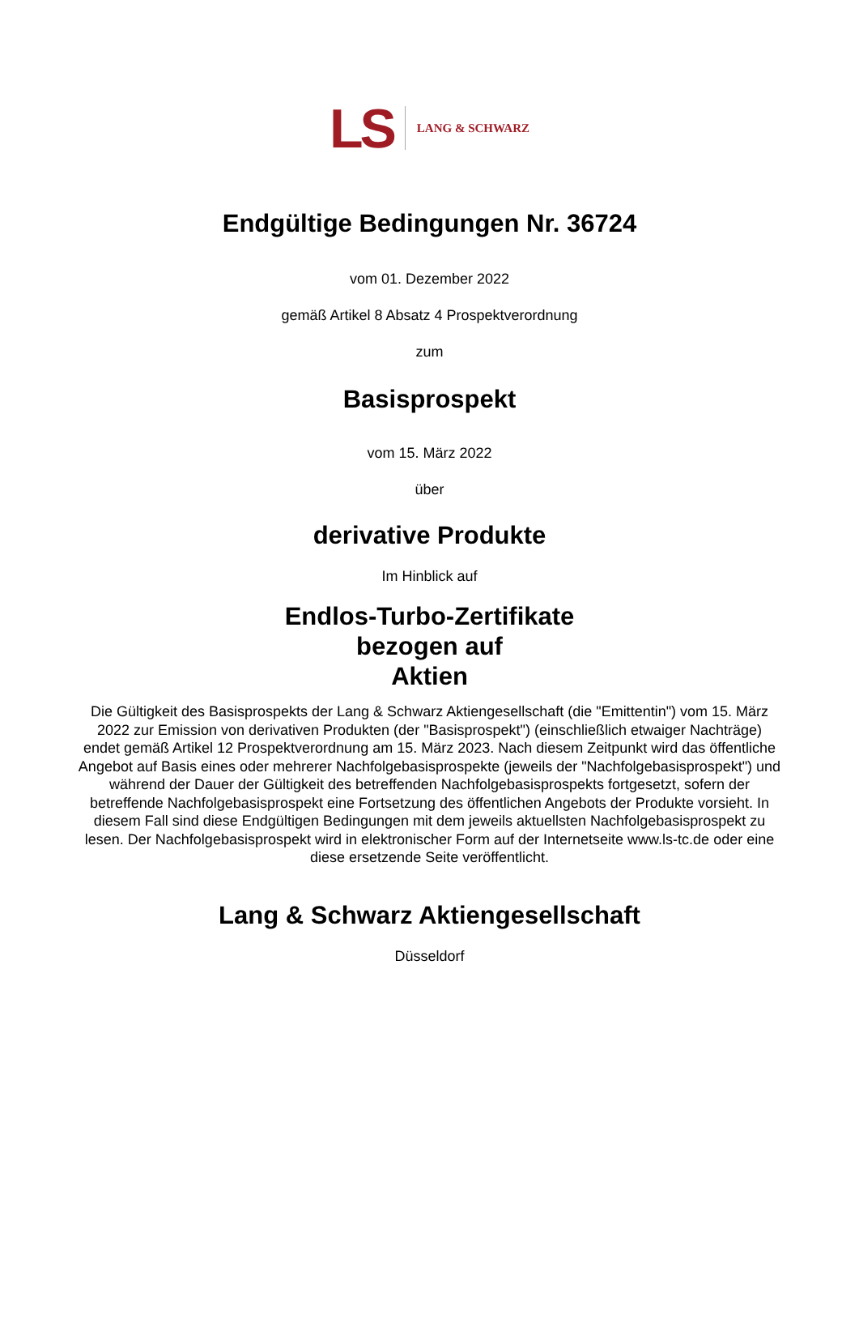LS
LANG & SCHWARZ
Endgültige Bedingungen Nr. 36724
vom 01. Dezember 2022
gemäß Artikel 8 Absatz 4 Prospektverordnung
zum
Basisprospekt
vom 15. März 2022
über
derivative Produkte
Im Hinblick auf
Endlos-Turbo-Zertifikate
bezogen auf
Aktien
Die Gültigkeit des Basisprospekts der Lang & Schwarz Aktiengesellschaft (die "Emittentin") vom 15. März 2022 zur Emission von derivativen Produkten (der "Basisprospekt") (einschließlich etwaiger Nachträge) endet gemäß Artikel 12 Prospektverordnung am 15. März 2023. Nach diesem Zeitpunkt wird das öffentliche Angebot auf Basis eines oder mehrerer Nachfolgebasisprospekte (jeweils der "Nachfolgebasisprospekt") und während der Dauer der Gültigkeit des betreffenden Nachfolgebasisprospekts fortgesetzt, sofern der betreffende Nachfolgebasisprospekt eine Fortsetzung des öffentlichen Angebots der Produkte vorsieht. In diesem Fall sind diese Endgültigen Bedingungen mit dem jeweils aktuellsten Nachfolgebasisprospekt zu lesen. Der Nachfolgebasisprospekt wird in elektronischer Form auf der Internetseite www.ls-tc.de oder eine diese ersetzende Seite veröffentlicht.
Lang & Schwarz Aktiengesellschaft
Düsseldorf